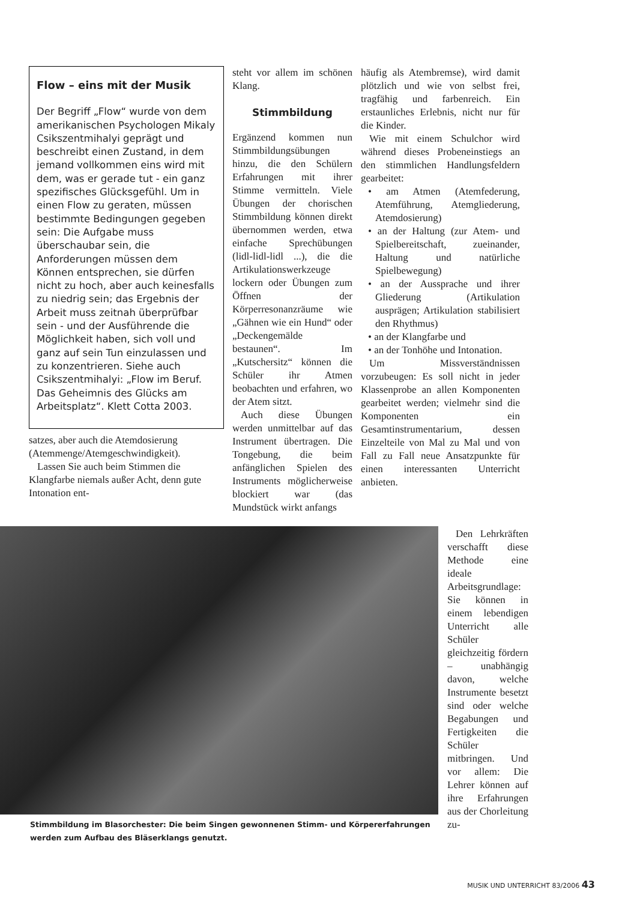Flow – eins mit der Musik
Der Begriff „Flow“ wurde von dem amerikanischen Psychologen Mikaly Csikszentmihalyi geprägt und beschreibt einen Zustand, in dem jemand vollkommen eins wird mit dem, was er gerade tut - ein ganz spezifisches Glücksgefühl. Um in einen Flow zu geraten, müssen bestimmte Bedingungen gegeben sein: Die Aufgabe muss überschaubar sein, die Anforderungen müssen dem Können entsprechen, sie dürfen nicht zu hoch, aber auch keinesfalls zu niedrig sein; das Ergebnis der Arbeit muss zeitnah überprüfbar sein - und der Ausführende die Möglichkeit haben, sich voll und ganz auf sein Tun einzulassen und zu konzentrieren. Siehe auch Csikszentmihalyi: „Flow im Beruf. Das Geheimnis des Glücks am Arbeitsplatz“. Klett Cotta 2003.
satzes, aber auch die Atemdosierung (Atemmenge/Atemgeschwindigkeit).
Lassen Sie auch beim Stimmen die Klangfarbe niemals außer Acht, denn gute Intonation ent-
steht vor allem im schönen Klang.
Stimmbildung
Ergänzend kommen nun Stimmbildungsübungen hinzu, die den Schülern Erfahrungen mit ihrer Stimme vermitteln. Viele Übungen der chorischen Stimmbildung können direkt übernommen werden, etwa einfache Sprechübungen (lidl-lidl-lidl ...), die die Artikulationswerkzeuge lockern oder Übungen zum Öffnen der Körperresonanzräume wie „Gähnen wie ein Hund“ oder „Deckengemälde bestaunen“. Im „Kutschersitz“ können die Schüler ihr Atmen beobachten und erfahren, wo der Atem sitzt.
Auch diese Übungen werden unmittelbar auf das Instrument übertragen. Die Tongebung, die beim anfänglichen Spielen des Instruments möglicherweise blockiert war (das Mundstück wirkt anfangs
häufig als Atembremse), wird damit plötzlich und wie von selbst frei, tragfähig und farbenreich. Ein erstaunliches Erlebnis, nicht nur für die Kinder.
Wie mit einem Schulchor wird während dieses Probeneinstiegs an den stimmlichen Handlungsfeldern gearbeitet:
• am Atmen (Atemfederung, Atemführung, Atemgliederung, Atemdosierung)
• an der Haltung (zur Atem- und Spielbereitschaft, zueinander, Haltung und natürliche Spielbewegung)
• an der Aussprache und ihrer Gliederung (Artikulation ausprägen; Artikulation stabilisiert den Rhythmus)
• an der Klangfarbe und
• an der Tonhöhe und Intonation.
Um Missverständnissen vorzubeugen: Es soll nicht in jeder Klassenprobe an allen Komponenten gearbeitet werden; vielmehr sind die Komponenten ein Gesamtinstrumentarium, dessen Einzelteile von Mal zu Mal und von Fall zu Fall neue Ansatzpunkte für einen interessanten Unterricht anbieten.
Stimmbildung im Blasorchester: Die beim Singen gewonnenen Stimm- und Körpererfahrungen werden zum Aufbau des Bläserklangs genutzt.
Den Lehrkräften verschafft diese Methode eine ideale Arbeitsgrundlage: Sie können in einem lebendigen Unterricht alle Schüler gleichzeitig fördern – unabhängig davon, welche Instrumente besetzt sind oder welche Begabungen und Fertigkeiten die Schüler mitbringen. Und vor allem: Die Lehrer können auf ihre Erfahrungen aus der Chorleitung zu-
MUSIK UND UNTERRICHT 83/2006 43